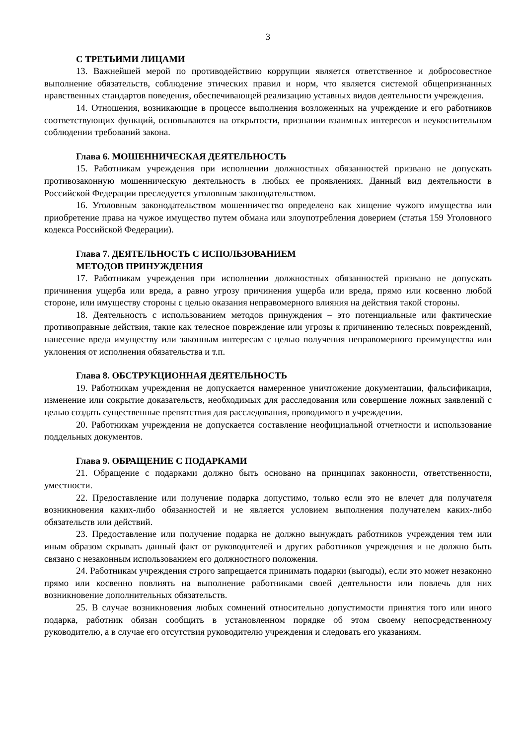3
С ТРЕТЬИМИ ЛИЦАМИ
13. Важнейшей мерой по противодействию коррупции является ответственное и добросовестное выполнение обязательств, соблюдение этических правил и норм, что является системой общепризнанных нравственных стандартов поведения, обеспечивающей реализацию уставных видов деятельности учреждения.
14. Отношения, возникающие в процессе выполнения возложенных на учреждение и его работников соответствующих функций, основываются на открытости, признании взаимных интересов и неукоснительном соблюдении требований закона.
Глава 6. МОШЕННИЧЕСКАЯ ДЕЯТЕЛЬНОСТЬ
15. Работникам учреждения при исполнении должностных обязанностей призвано не допускать противозаконную мошенническую деятельность в любых ее проявлениях. Данный вид деятельности в Российской Федерации преследуется уголовным законодательством.
16. Уголовным законодательством мошенничество определено как хищение чужого имущества или приобретение права на чужое имущество путем обмана или злоупотребления доверием (статья 159 Уголовного кодекса Российской Федерации).
Глава 7. ДЕЯТЕЛЬНОСТЬ С ИСПОЛЬЗОВАНИЕМ
МЕТОДОВ ПРИНУЖДЕНИЯ
17. Работникам учреждения при исполнении должностных обязанностей призвано не допускать причинения ущерба или вреда, а равно угрозу причинения ущерба или вреда, прямо или косвенно любой стороне, или имуществу стороны с целью оказания неправомерного влияния на действия такой стороны.
18. Деятельность с использованием методов принуждения – это потенциальные или фактические противоправные действия, такие как телесное повреждение или угрозы к причинению телесных повреждений, нанесение вреда имуществу или законным интересам с целью получения неправомерного преимущества или уклонения от исполнения обязательства и т.п.
Глава 8. ОБСТРУКЦИОННАЯ ДЕЯТЕЛЬНОСТЬ
19. Работникам учреждения не допускается намеренное уничтожение документации, фальсификация, изменение или сокрытие доказательств, необходимых для расследования или совершение ложных заявлений с целью создать существенные препятствия для расследования, проводимого в учреждении.
20. Работникам учреждения не допускается составление неофициальной отчетности и использование поддельных документов.
Глава 9. ОБРАЩЕНИЕ С ПОДАРКАМИ
21. Обращение с подарками должно быть основано на принципах законности, ответственности, уместности.
22. Предоставление или получение подарка допустимо, только если это не влечет для получателя возникновения каких-либо обязанностей и не является условием выполнения получателем каких-либо обязательств или действий.
23. Предоставление или получение подарка не должно вынуждать работников учреждения тем или иным образом скрывать данный факт от руководителей и других работников учреждения и не должно быть связано с незаконным использованием его должностного положения.
24. Работникам учреждения строго запрещается принимать подарки (выгоды), если это может незаконно прямо или косвенно повлиять на выполнение работниками своей деятельности или повлечь для них возникновение дополнительных обязательств.
25. В случае возникновения любых сомнений относительно допустимости принятия того или иного подарка, работник обязан сообщить в установленном порядке об этом своему непосредственному руководителю, а в случае его отсутствия руководителю учреждения и следовать его указаниям.